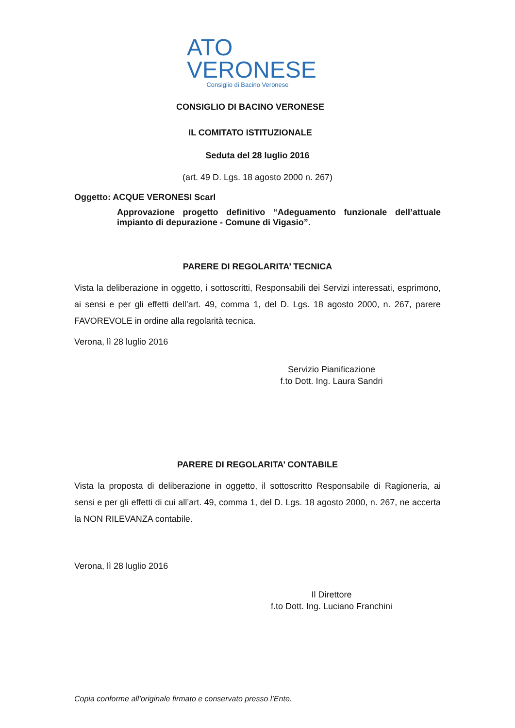ATO
VERONESE
Consiglio di Bacino Veronese
CONSIGLIO DI BACINO VERONESE
IL COMITATO ISTITUZIONALE
Seduta del 28 luglio 2016
(art. 49 D. Lgs. 18 agosto 2000 n. 267)
Oggetto: ACQUE VERONESI Scarl
Approvazione progetto definitivo “Adeguamento funzionale dell’attuale impianto di depurazione - Comune di Vigasio”.
PARERE DI REGOLARITA’ TECNICA
Vista la deliberazione in oggetto, i sottoscritti, Responsabili dei Servizi interessati, esprimono, ai sensi e per gli effetti dell’art. 49, comma 1, del D. Lgs. 18 agosto 2000, n. 267, parere FAVOREVOLE in ordine alla regolarità tecnica.
Verona, lì 28 luglio 2016
Servizio Pianificazione
f.to Dott. Ing. Laura Sandri
PARERE DI REGOLARITA’ CONTABILE
Vista la proposta di deliberazione in oggetto, il sottoscritto Responsabile di Ragioneria, ai sensi e per gli effetti di cui all’art. 49, comma 1, del D. Lgs. 18 agosto 2000, n. 267, ne accerta la NON RILEVANZA contabile.
Verona, lì 28 luglio 2016
Il Direttore
f.to Dott. Ing. Luciano Franchini
Copia conforme all’originale firmato e conservato presso l’Ente.